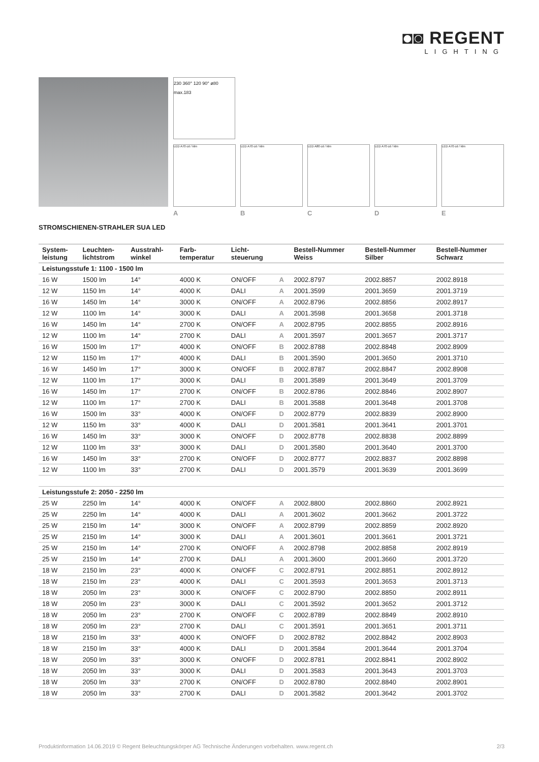◘◙ REGENT
LIGHTING
230 360° 120 90° ø80 max.183
LED A70 cd / klm LED A70 cd / klm LED A80 cd / klm LED A70 cd / klm LED A70 cd / klm
A B C D E
STROMSCHIENEN-STRAHLER SUA LED
| System- leistung | Leuchten- lichtstrom | Ausstrahl- winkel | Farb- temperatur | Licht- steuerung | | Bestell-Nummer Weiss | Bestell-Nummer Silber | Bestell-Nummer Schwarz |
| --- | --- | --- | --- | --- | --- | --- | --- | --- |
| Leistungsstufe 1: 1100 - 1500 lm | | | | | | | | |
| 16 W | 1500 lm | 14° | 4000 K | ON/OFF | A | 2002.8797 | 2002.8857 | 2002.8918 |
| 12 W | 1150 lm | 14° | 4000 K | DALI | A | 2001.3599 | 2001.3659 | 2001.3719 |
| 16 W | 1450 lm | 14° | 3000 K | ON/OFF | A | 2002.8796 | 2002.8856 | 2002.8917 |
| 12 W | 1100 lm | 14° | 3000 K | DALI | A | 2001.3598 | 2001.3658 | 2001.3718 |
| 16 W | 1450 lm | 14° | 2700 K | ON/OFF | A | 2002.8795 | 2002.8855 | 2002.8916 |
| 12 W | 1100 lm | 14° | 2700 K | DALI | A | 2001.3597 | 2001.3657 | 2001.3717 |
| 16 W | 1500 lm | 17° | 4000 K | ON/OFF | B | 2002.8788 | 2002.8848 | 2002.8909 |
| 12 W | 1150 lm | 17° | 4000 K | DALI | B | 2001.3590 | 2001.3650 | 2001.3710 |
| 16 W | 1450 lm | 17° | 3000 K | ON/OFF | B | 2002.8787 | 2002.8847 | 2002.8908 |
| 12 W | 1100 lm | 17° | 3000 K | DALI | B | 2001.3589 | 2001.3649 | 2001.3709 |
| 16 W | 1450 lm | 17° | 2700 K | ON/OFF | B | 2002.8786 | 2002.8846 | 2002.8907 |
| 12 W | 1100 lm | 17° | 2700 K | DALI | B | 2001.3588 | 2001.3648 | 2001.3708 |
| 16 W | 1500 lm | 33° | 4000 K | ON/OFF | D | 2002.8779 | 2002.8839 | 2002.8900 |
| 12 W | 1150 lm | 33° | 4000 K | DALI | D | 2001.3581 | 2001.3641 | 2001.3701 |
| 16 W | 1450 lm | 33° | 3000 K | ON/OFF | D | 2002.8778 | 2002.8838 | 2002.8899 |
| 12 W | 1100 lm | 33° | 3000 K | DALI | D | 2001.3580 | 2001.3640 | 2001.3700 |
| 16 W | 1450 lm | 33° | 2700 K | ON/OFF | D | 2002.8777 | 2002.8837 | 2002.8898 |
| 12 W | 1100 lm | 33° | 2700 K | DALI | D | 2001.3579 | 2001.3639 | 2001.3699 |
| Leistungsstufe 2: 2050 - 2250 lm | | | | | | | | |
| 25 W | 2250 lm | 14° | 4000 K | ON/OFF | A | 2002.8800 | 2002.8860 | 2002.8921 |
| 25 W | 2250 lm | 14° | 4000 K | DALI | A | 2001.3602 | 2001.3662 | 2001.3722 |
| 25 W | 2150 lm | 14° | 3000 K | ON/OFF | A | 2002.8799 | 2002.8859 | 2002.8920 |
| 25 W | 2150 lm | 14° | 3000 K | DALI | A | 2001.3601 | 2001.3661 | 2001.3721 |
| 25 W | 2150 lm | 14° | 2700 K | ON/OFF | A | 2002.8798 | 2002.8858 | 2002.8919 |
| 25 W | 2150 lm | 14° | 2700 K | DALI | A | 2001.3600 | 2001.3660 | 2001.3720 |
| 18 W | 2150 lm | 23° | 4000 K | ON/OFF | C | 2002.8791 | 2002.8851 | 2002.8912 |
| 18 W | 2150 lm | 23° | 4000 K | DALI | C | 2001.3593 | 2001.3653 | 2001.3713 |
| 18 W | 2050 lm | 23° | 3000 K | ON/OFF | C | 2002.8790 | 2002.8850 | 2002.8911 |
| 18 W | 2050 lm | 23° | 3000 K | DALI | C | 2001.3592 | 2001.3652 | 2001.3712 |
| 18 W | 2050 lm | 23° | 2700 K | ON/OFF | C | 2002.8789 | 2002.8849 | 2002.8910 |
| 18 W | 2050 lm | 23° | 2700 K | DALI | C | 2001.3591 | 2001.3651 | 2001.3711 |
| 18 W | 2150 lm | 33° | 4000 K | ON/OFF | D | 2002.8782 | 2002.8842 | 2002.8903 |
| 18 W | 2150 lm | 33° | 4000 K | DALI | D | 2001.3584 | 2001.3644 | 2001.3704 |
| 18 W | 2050 lm | 33° | 3000 K | ON/OFF | D | 2002.8781 | 2002.8841 | 2002.8902 |
| 18 W | 2050 lm | 33° | 3000 K | DALI | D | 2001.3583 | 2001.3643 | 2001.3703 |
| 18 W | 2050 lm | 33° | 2700 K | ON/OFF | D | 2002.8780 | 2002.8840 | 2002.8901 |
| 18 W | 2050 lm | 33° | 2700 K | DALI | D | 2001.3582 | 2001.3642 | 2001.3702 |
Produktinformation 14.06.2019 © Regent Beleuchtungskörper AG Technische Änderungen vorbehalten. www.regent.ch 2/3